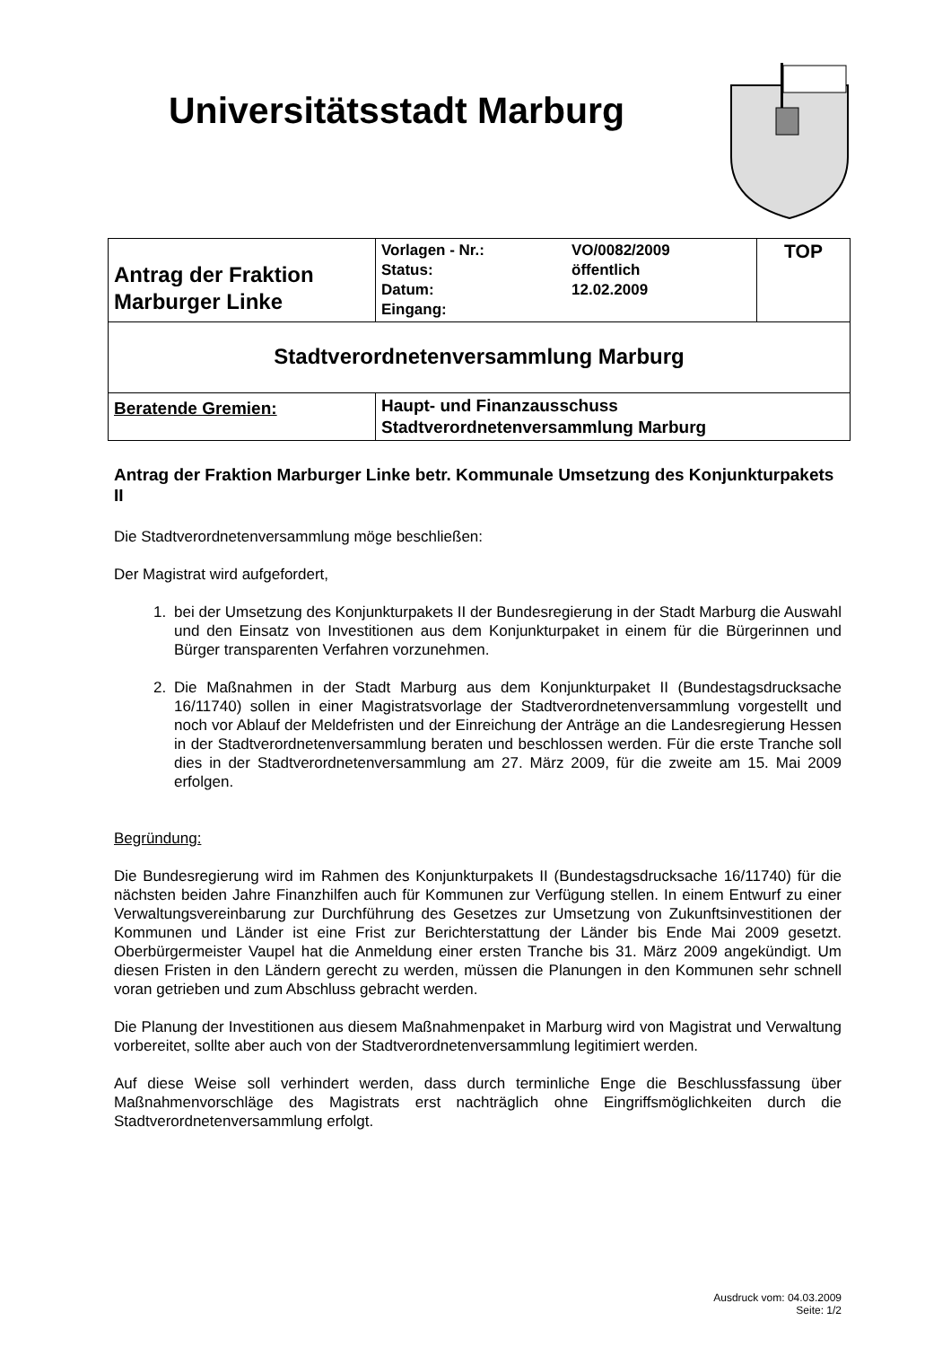Universitätsstadt Marburg
| Antrag der Fraktion Marburger Linke | Vorlagen - Nr.: Status: Datum: Eingang: | VO/0082/2009 öffentlich 12.02.2009 | TOP |
| Stadtverordnetenversammlung Marburg | | | |
| Beratende Gremien: | Haupt- und Finanzausschuss Stadtverordnetenversammlung Marburg | | |
Antrag der Fraktion Marburger Linke betr. Kommunale Umsetzung des Konjunkturpakets II
Die Stadtverordnetenversammlung möge beschließen:
Der Magistrat wird aufgefordert,
1. bei der Umsetzung des Konjunkturpakets II der Bundesregierung in der Stadt Marburg die Auswahl und den Einsatz von Investitionen aus dem Konjunkturpaket in einem für die Bürgerinnen und Bürger transparenten Verfahren vorzunehmen.
2. Die Maßnahmen in der Stadt Marburg aus dem Konjunkturpaket II (Bundestagsdrucksache 16/11740) sollen in einer Magistratsvorlage der Stadtverordnetenversammlung vorgestellt und noch vor Ablauf der Meldefristen und der Einreichung der Anträge an die Landesregierung Hessen in der Stadtverordnetenversammlung beraten und beschlossen werden. Für die erste Tranche soll dies in der Stadtverordnetenversammlung am 27. März 2009, für die zweite am 15. Mai 2009 erfolgen.
Begründung:
Die Bundesregierung wird im Rahmen des Konjunkturpakets II (Bundestagsdrucksache 16/11740) für die nächsten beiden Jahre Finanzhilfen auch für Kommunen zur Verfügung stellen. In einem Entwurf zu einer Verwaltungsvereinbarung zur Durchführung des Gesetzes zur Umsetzung von Zukunftsinvestitionen der Kommunen und Länder ist eine Frist zur Berichterstattung der Länder bis Ende Mai 2009 gesetzt. Oberbürgermeister Vaupel hat die Anmeldung einer ersten Tranche bis 31. März 2009 angekündigt. Um diesen Fristen in den Ländern gerecht zu werden, müssen die Planungen in den Kommunen sehr schnell voran getrieben und zum Abschluss gebracht werden.
Die Planung der Investitionen aus diesem Maßnahmenpaket in Marburg wird von Magistrat und Verwaltung vorbereitet, sollte aber auch von der Stadtverordnetenversammlung legitimiert werden.
Auf diese Weise soll verhindert werden, dass durch terminliche Enge die Beschlussfassung über Maßnahmenvorschläge des Magistrats erst nachträglich ohne Eingriffsmöglichkeiten durch die Stadtverordnetenversammlung erfolgt.
Ausdruck vom: 04.03.2009
Seite: 1/2